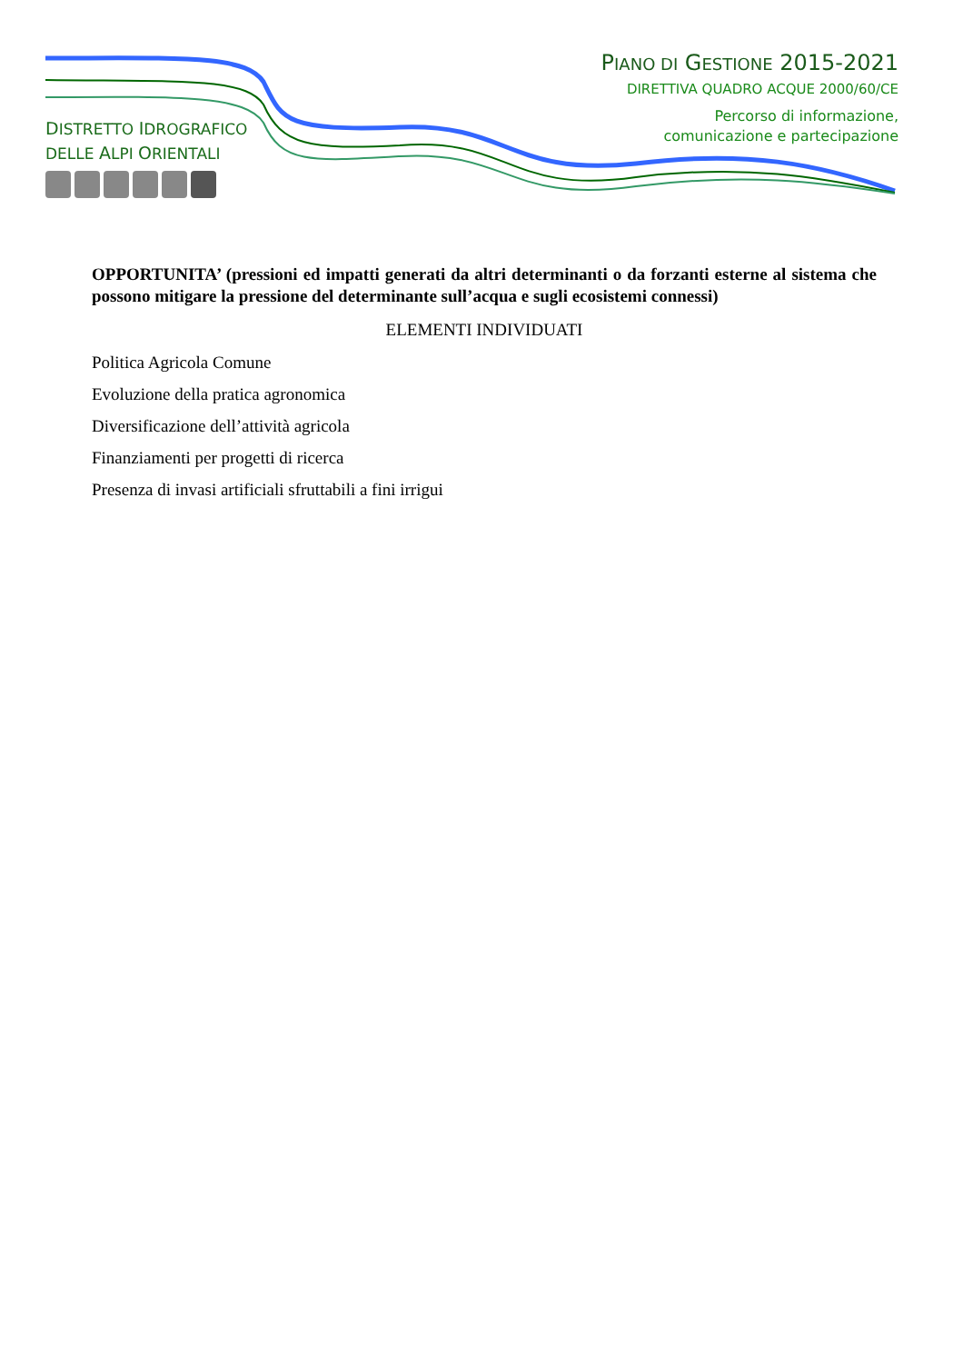DISTRETTO IDROGRAFICO
DELLE ALPI ORIENTALI
PIANO DI GESTIONE 2015-2021
DIRETTIVA QUADRO ACQUE 2000/60/CE
Percorso di informazione,
comunicazione e partecipazione
OPPORTUNITA’ (pressioni ed impatti generati da altri determinanti o da forzanti esterne al sistema che possono mitigare la pressione del determinante sull’acqua e sugli ecosistemi connessi)
ELEMENTI INDIVIDUATI
Politica Agricola Comune
Evoluzione della pratica agronomica
Diversificazione dell’attività agricola
Finanziamenti per progetti di ricerca
Presenza di invasi artificiali sfruttabili a fini irrigui